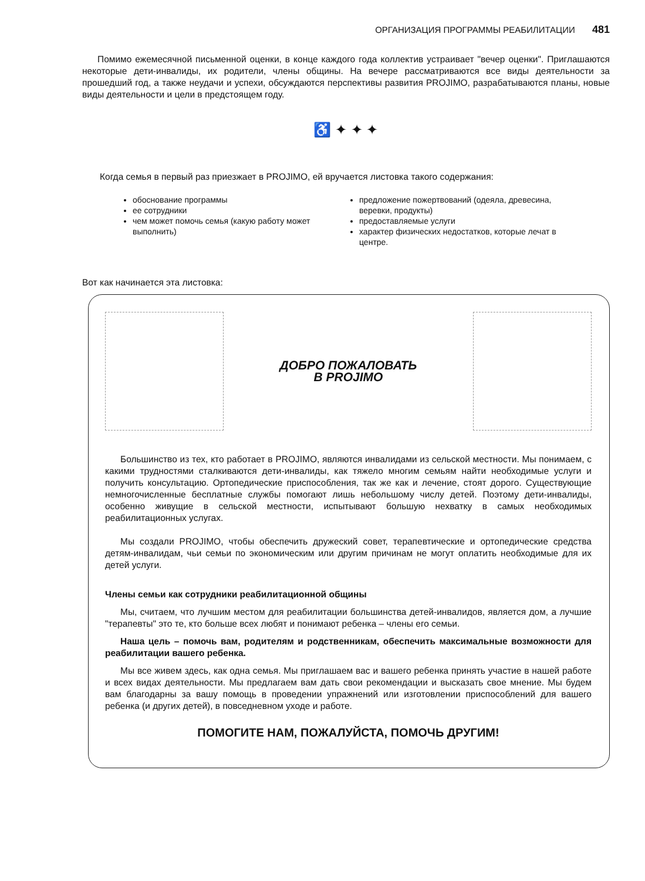ОРГАНИЗАЦИЯ ПРОГРАММЫ РЕАБИЛИТАЦИИ 481
Помимо ежемесячной письменной оценки, в конце каждого года коллектив устраивает "вечер оценки". Приглашаются некоторые дети-инвалиды, их родители, члены общины. На вечере рассматриваются все виды деятельности за прошедший год, а также неудачи и успехи, обсуждаются перспективы развития PROJIMO, разрабатываются планы, новые виды деятельности и цели в предстоящем году.
♿ ✦ ✦ ✦
Когда семья в первый раз приезжает в PROJIMO, ей вручается листовка такого содержания:
обоснование программы
ее сотрудники
чем может помочь семья (какую работу может выполнить)
предложение пожертвований (одеяла, древесина, веревки, продукты)
предоставляемые услуги
характер физических недостатков, которые лечат в центре.
Вот как начинается эта листовка:
ДОБРО ПОЖАЛОВАТЬ
В PROJIMO
Большинство из тех, кто работает в PROJIMO, являются инвалидами из сельской местности. Мы понимаем, с какими трудностями сталкиваются дети-инвалиды, как тяжело многим семьям найти необходимые услуги и получить консультацию. Ортопедические приспособления, так же как и лечение, стоят дорого. Существующие немногочисленные бесплатные службы помогают лишь небольшому числу детей. Поэтому дети-инвалиды, особенно живущие в сельской местности, испытывают большую нехватку в самых необходимых реабилитационных услугах.
Мы создали PROJIMO, чтобы обеспечить дружеский совет, терапевтические и ортопедические средства детям-инвалидам, чьи семьи по экономическим или другим причинам не могут оплатить необходимые для их детей услуги.
Члены семьи как сотрудники реабилитационной общины
Мы, считаем, что лучшим местом для реабилитации большинства детей-инвалидов, является дом, а лучшие "терапевты" это те, кто больше всех любят и понимают ребенка – члены его семьи.
Наша цель – помочь вам, родителям и родственникам, обеспечить максимальные возможности для реабилитации вашего ребенка.
Мы все живем здесь, как одна семья. Мы приглашаем вас и вашего ребенка принять участие в нашей работе и всех видах деятельности. Мы предлагаем вам дать свои рекомендации и высказать свое мнение. Мы будем вам благодарны за вашу помощь в проведении упражнений или изготовлении приспособлений для вашего ребенка (и других детей), в повседневном уходе и работе.
ПОМОГИТЕ НАМ, ПОЖАЛУЙСТА, ПОМОЧЬ ДРУГИМ!